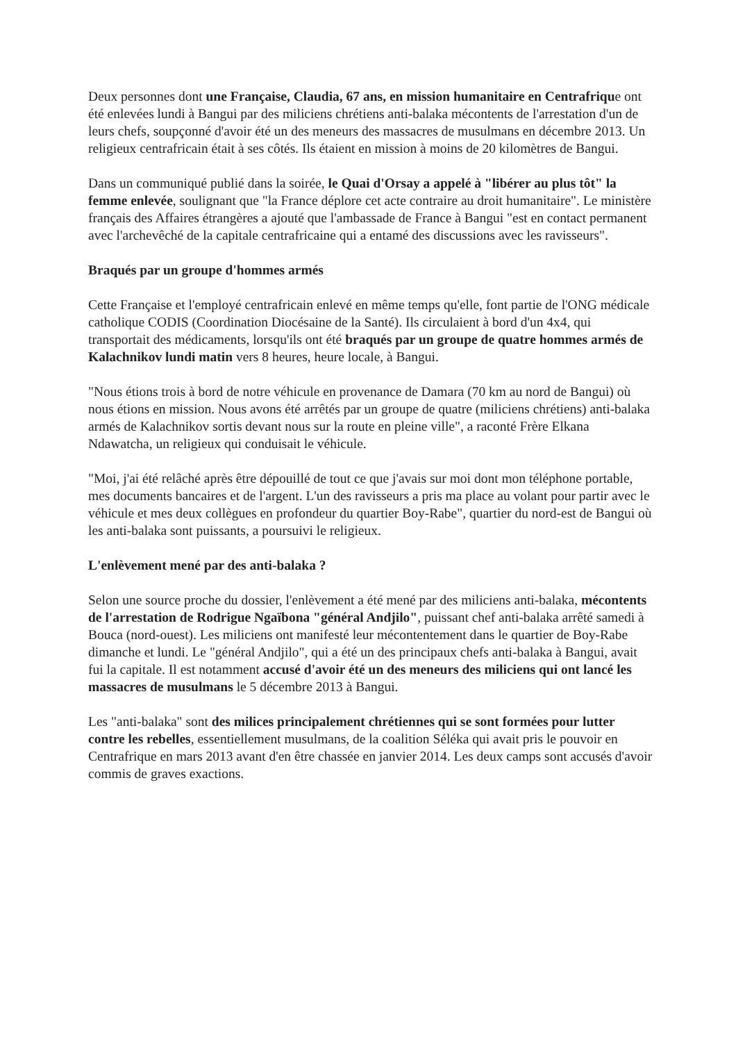Deux personnes dont une Française, Claudia, 67 ans, en mission humanitaire en Centrafrique ont été enlevées lundi à Bangui par des miliciens chrétiens anti-balaka mécontents de l'arrestation d'un de leurs chefs, soupçonné d'avoir été un des meneurs des massacres de musulmans en décembre 2013. Un religieux centrafricain était à ses côtés. Ils étaient en mission à moins de 20 kilomètres de Bangui.
Dans un communiqué publié dans la soirée, le Quai d'Orsay a appelé à "libérer au plus tôt" la femme enlevée, soulignant que "la France déplore cet acte contraire au droit humanitaire". Le ministère français des Affaires étrangères a ajouté que l'ambassade de France à Bangui "est en contact permanent avec l'archevêché de la capitale centrafricaine qui a entamé des discussions avec les ravisseurs".
Braqués par un groupe d'hommes armés
Cette Française et l'employé centrafricain enlevé en même temps qu'elle, font partie de l'ONG médicale catholique CODIS (Coordination Diocésaine de la Santé). Ils circulaient à bord d'un 4x4, qui transportait des médicaments, lorsqu'ils ont été braqués par un groupe de quatre hommes armés de Kalachnikov lundi matin vers 8 heures, heure locale, à Bangui.
"Nous étions trois à bord de notre véhicule en provenance de Damara (70 km au nord de Bangui) où nous étions en mission. Nous avons été arrêtés par un groupe de quatre (miliciens chrétiens) anti-balaka armés de Kalachnikov sortis devant nous sur la route en pleine ville", a raconté Frère Elkana Ndawatcha, un religieux qui conduisait le véhicule.
"Moi, j'ai été relâché après être dépouillé de tout ce que j'avais sur moi dont mon téléphone portable, mes documents bancaires et de l'argent. L'un des ravisseurs a pris ma place au volant pour partir avec le véhicule et mes deux collègues en profondeur du quartier Boy-Rabe", quartier du nord-est de Bangui où les anti-balaka sont puissants, a poursuivi le religieux.
L'enlèvement mené par des anti-balaka ?
Selon une source proche du dossier, l'enlèvement a été mené par des miliciens anti-balaka, mécontents de l'arrestation de Rodrigue Ngaïbona "général Andjilo", puissant chef anti-balaka arrêté samedi à Bouca (nord-ouest). Les miliciens ont manifesté leur mécontentement dans le quartier de Boy-Rabe dimanche et lundi. Le "général Andjilo", qui a été un des principaux chefs anti-balaka à Bangui, avait fui la capitale. Il est notamment accusé d'avoir été un des meneurs des miliciens qui ont lancé les massacres de musulmans le 5 décembre 2013 à Bangui.
Les "anti-balaka" sont des milices principalement chrétiennes qui se sont formées pour lutter contre les rebelles, essentiellement musulmans, de la coalition Séléka qui avait pris le pouvoir en Centrafrique en mars 2013 avant d'en être chassée en janvier 2014. Les deux camps sont accusés d'avoir commis de graves exactions.